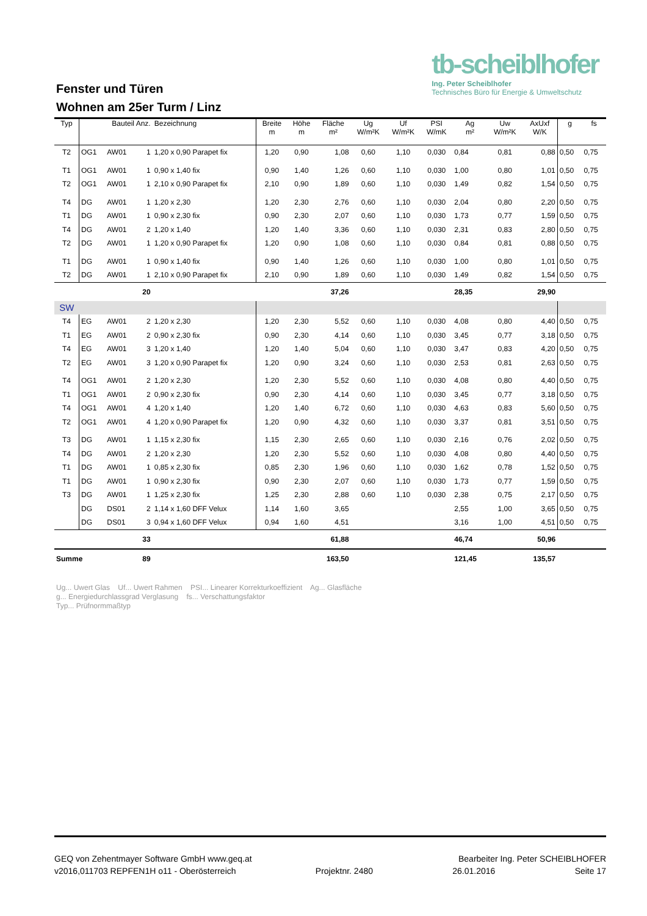tb-scheiblhofer
Ing. Peter Scheiblhofer
Technisches Büro für Energie & Umweltschutz
Fenster und Türen
Wohnen am 25er Turm / Linz
| Typ | Bauteil Anz. | | | Bezeichnung | Breite m | Höhe m | Fläche m² | Ug W/m²K | Uf W/m²K | PSI W/mK | Ag m² | Uw W/m²K | AxUxf W/K | g | fs |
| --- | --- | --- | --- | --- | --- | --- | --- | --- | --- | --- | --- | --- | --- | --- | --- |
| T2 | OG1 | AW01 | 1 | 1,20 x 0,90 Parapet fix | 1,20 | 0,90 | 1,08 | 0,60 | 1,10 | 0,030 | 0,84 | 0,81 | 0,88 | 0,50 | 0,75 |
| T1 | OG1 | AW01 | 1 | 0,90 x 1,40 fix | 0,90 | 1,40 | 1,26 | 0,60 | 1,10 | 0,030 | 1,00 | 0,80 | 1,01 | 0,50 | 0,75 |
| T2 | OG1 | AW01 | 1 | 2,10 x 0,90 Parapet fix | 2,10 | 0,90 | 1,89 | 0,60 | 1,10 | 0,030 | 1,49 | 0,82 | 1,54 | 0,50 | 0,75 |
| T4 | DG | AW01 | 1 | 1,20 x 2,30 | 1,20 | 2,30 | 2,76 | 0,60 | 1,10 | 0,030 | 2,04 | 0,80 | 2,20 | 0,50 | 0,75 |
| T1 | DG | AW01 | 1 | 0,90 x 2,30 fix | 0,90 | 2,30 | 2,07 | 0,60 | 1,10 | 0,030 | 1,73 | 0,77 | 1,59 | 0,50 | 0,75 |
| T4 | DG | AW01 | 2 | 1,20 x 1,40 | 1,20 | 1,40 | 3,36 | 0,60 | 1,10 | 0,030 | 2,31 | 0,83 | 2,80 | 0,50 | 0,75 |
| T2 | DG | AW01 | 1 | 1,20 x 0,90 Parapet fix | 1,20 | 0,90 | 1,08 | 0,60 | 1,10 | 0,030 | 0,84 | 0,81 | 0,88 | 0,50 | 0,75 |
| T1 | DG | AW01 | 1 | 0,90 x 1,40 fix | 0,90 | 1,40 | 1,26 | 0,60 | 1,10 | 0,030 | 1,00 | 0,80 | 1,01 | 0,50 | 0,75 |
| T2 | DG | AW01 | 1 | 2,10 x 0,90 Parapet fix | 2,10 | 0,90 | 1,89 | 0,60 | 1,10 | 0,030 | 1,49 | 0,82 | 1,54 | 0,50 | 0,75 |
| | | | 20 | | | | 37,26 | | | | 28,35 | | 29,90 | | |
| SW | | | | | | | | | | | | | | | |
| T4 | EG | AW01 | 2 | 1,20 x 2,30 | 1,20 | 2,30 | 5,52 | 0,60 | 1,10 | 0,030 | 4,08 | 0,80 | 4,40 | 0,50 | 0,75 |
| T1 | EG | AW01 | 2 | 0,90 x 2,30 fix | 0,90 | 2,30 | 4,14 | 0,60 | 1,10 | 0,030 | 3,45 | 0,77 | 3,18 | 0,50 | 0,75 |
| T4 | EG | AW01 | 3 | 1,20 x 1,40 | 1,20 | 1,40 | 5,04 | 0,60 | 1,10 | 0,030 | 3,47 | 0,83 | 4,20 | 0,50 | 0,75 |
| T2 | EG | AW01 | 3 | 1,20 x 0,90 Parapet fix | 1,20 | 0,90 | 3,24 | 0,60 | 1,10 | 0,030 | 2,53 | 0,81 | 2,63 | 0,50 | 0,75 |
| T4 | OG1 | AW01 | 2 | 1,20 x 2,30 | 1,20 | 2,30 | 5,52 | 0,60 | 1,10 | 0,030 | 4,08 | 0,80 | 4,40 | 0,50 | 0,75 |
| T1 | OG1 | AW01 | 2 | 0,90 x 2,30 fix | 0,90 | 2,30 | 4,14 | 0,60 | 1,10 | 0,030 | 3,45 | 0,77 | 3,18 | 0,50 | 0,75 |
| T4 | OG1 | AW01 | 4 | 1,20 x 1,40 | 1,20 | 1,40 | 6,72 | 0,60 | 1,10 | 0,030 | 4,63 | 0,83 | 5,60 | 0,50 | 0,75 |
| T2 | OG1 | AW01 | 4 | 1,20 x 0,90 Parapet fix | 1,20 | 0,90 | 4,32 | 0,60 | 1,10 | 0,030 | 3,37 | 0,81 | 3,51 | 0,50 | 0,75 |
| T3 | DG | AW01 | 1 | 1,15 x 2,30 fix | 1,15 | 2,30 | 2,65 | 0,60 | 1,10 | 0,030 | 2,16 | 0,76 | 2,02 | 0,50 | 0,75 |
| T4 | DG | AW01 | 2 | 1,20 x 2,30 | 1,20 | 2,30 | 5,52 | 0,60 | 1,10 | 0,030 | 4,08 | 0,80 | 4,40 | 0,50 | 0,75 |
| T1 | DG | AW01 | 1 | 0,85 x 2,30 fix | 0,85 | 2,30 | 1,96 | 0,60 | 1,10 | 0,030 | 1,62 | 0,78 | 1,52 | 0,50 | 0,75 |
| T1 | DG | AW01 | 1 | 0,90 x 2,30 fix | 0,90 | 2,30 | 2,07 | 0,60 | 1,10 | 0,030 | 1,73 | 0,77 | 1,59 | 0,50 | 0,75 |
| T3 | DG | AW01 | 1 | 1,25 x 2,30 fix | 1,25 | 2,30 | 2,88 | 0,60 | 1,10 | 0,030 | 2,38 | 0,75 | 2,17 | 0,50 | 0,75 |
| | DG | DS01 | 2 | 1,14 x 1,60 DFF Velux | 1,14 | 1,60 | 3,65 | | | | 2,55 | 1,00 | 3,65 | 0,50 | 0,75 |
| | DG | DS01 | 3 | 0,94 x 1,60 DFF Velux | 0,94 | 1,60 | 4,51 | | | | 3,16 | 1,00 | 4,51 | 0,50 | 0,75 |
| | | | 33 | | | | 61,88 | | | | 46,74 | | 50,96 | | |
| Summe | | | 89 | | | | 163,50 | | | | 121,45 | | 135,57 | | |
Ug... Uwert Glas Uf... Uwert Rahmen PSI... Linearer Korrekturkoeffizient Ag... Glasfläche
g... Energiedurchlassgrad Verglasung fs... Verschattungsfaktor
Typ... Prüfnormmaßtyp
GEQ von Zehentmayer Software GmbH www.geq.at Bearbeiter Ing. Peter SCHEIBLHOFER
v2016,011703 REPFEN1H o11 - Oberösterreich Projektnr. 2480 26.01.2016 Seite 17